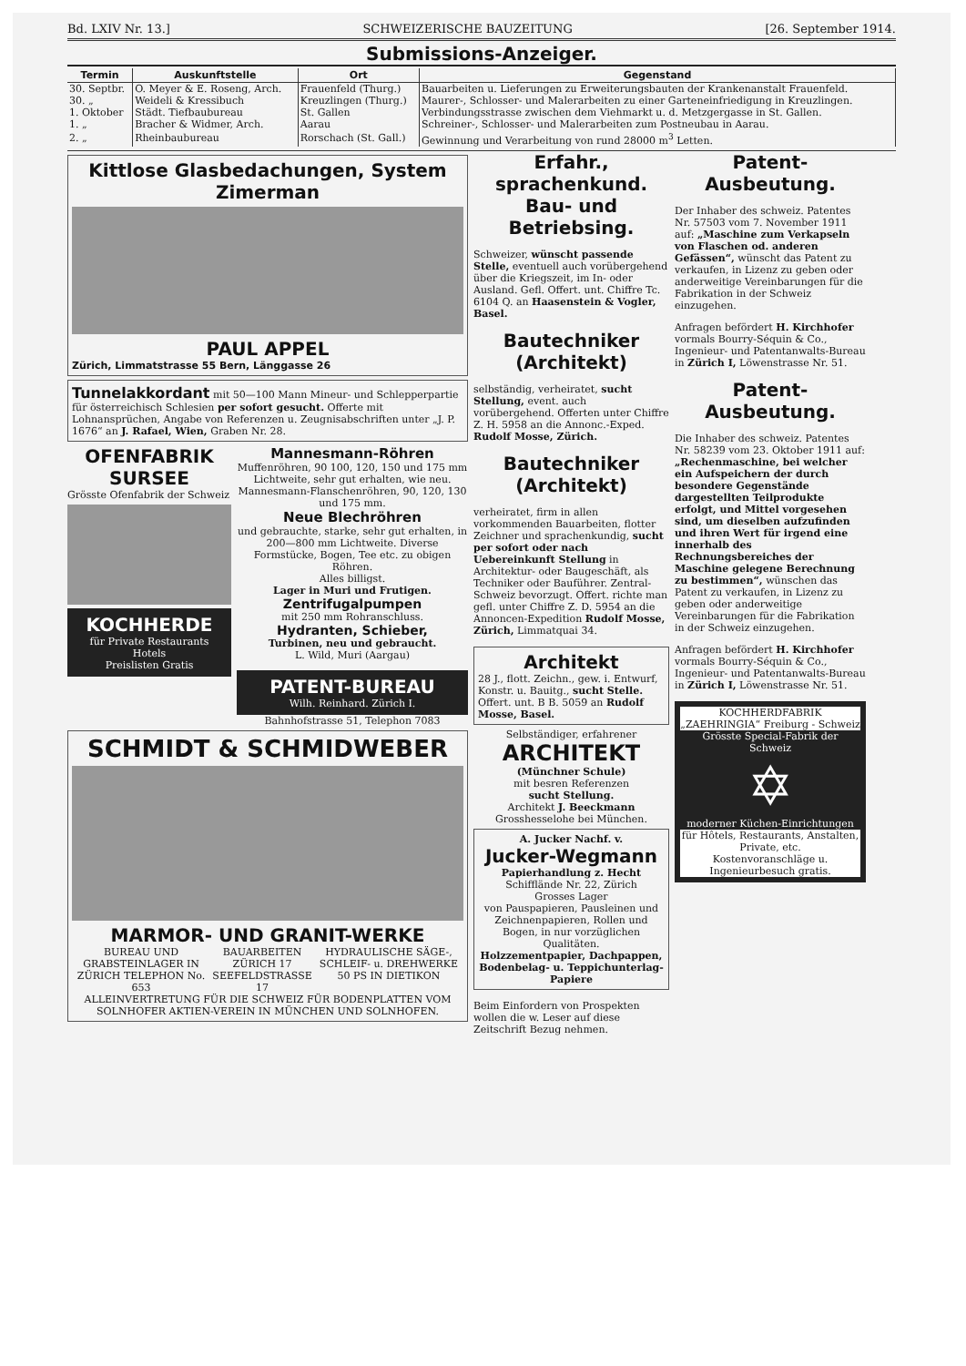Bd. LXIV Nr. 13.] SCHWEIZERISCHE BAUZEITUNG [26. September 1914.
Submissions-Anzeiger.
| Termin | Auskunftstelle | Ort | Gegenstand |
| --- | --- | --- | --- |
| 30. Septbr. | O. Meyer & E. Roseng, Arch. | Frauenfeld (Thurg.) | Bauarbeiten u. Lieferungen zu Erweiterungsbauten der Krankenanstalt Frauenfeld. |
| 30. „ | Weideli & Kressibuch | Kreuzlingen (Thurg.) | Maurer-, Schlosser- und Malerarbeiten zu einer Garteneinfriedigung in Kreuzlingen. |
| 1. Oktober | Städt. Tiefbaubureau | St. Gallen | Verbindungsstrasse zwischen dem Viehmarkt u. d. Metzgergasse in St. Gallen. |
| 1. „ | Bracher & Widmer, Arch. | Aarau | Schreiner-, Schlosser- und Malerarbeiten zum Postneubau in Aarau. |
| 2. „ | Rheinbaubureau | Rorschach (St. Gall.) | Gewinnung und Verarbeitung von rund 28000 m<sup>3</sup> Letten. |
Kittlose Glasbedachungen, System Zimerman
PAUL APPEL
Zürich, Limmatstrasse 55 Bern, Länggasse 26
Tunnelakkordant mit 50—100 Mann Mineur- und Schlepperpartie für österreichisch Schlesien per sofort gesucht. Offerte mit Lohnansprüchen, Angabe von Referenzen u. Zeugnisabschriften unter „J. P. 1676“ an J. Rafael, Wien, Graben Nr. 28.
OFENFABRIK SURSEE
Grösste Ofenfabrik der Schweiz
KOCHHERDE
für Private Restaurants Hotels
Preislisten Gratis
Mannesmann-Röhren
Muffenröhren, 90 100, 120, 150 und 175 mm Lichtweite, sehr gut erhalten, wie neu. Mannesmann-Flanschenröhren, 90, 120, 130 und 175 mm.
Neue Blechröhren
und gebrauchte, starke, sehr gut erhalten, in 200—800 mm Lichtweite. Diverse Formstücke, Bogen, Tee etc. zu obigen Röhren.
Alles billigst.
Lager in Muri und Frutigen.
Zentrifugalpumpen
mit 250 mm Rohranschluss.
Hydranten, Schieber,
Turbinen, neu und gebraucht.
L. Wild, Muri (Aargau)
PATENT-BUREAU
Wilh. Reinhard. Zürich I.
Bahnhofstrasse 51, Telephon 7083
SCHMIDT & SCHMIDWEBER
MARMOR- UND GRANIT-WERKE
BUREAU UND GRABSTEINLAGER IN ZÜRICH TELEPHON No. 653 BAUARBEITEN ZÜRICH 17 SEEFELDSTRASSE 17 HYDRAULISCHE SÄGE-, SCHLEIF- u. DREHWERKE 50 PS IN DIETIKON
ALLEINVERTRETUNG FÜR DIE SCHWEIZ FÜR BODENPLATTEN VOM SOLNHOFER AKTIEN-VEREIN IN MÜNCHEN UND SOLNHOFEN.
Erfahr., sprachenkund. Bau- und Betriebsing.
Schweizer, wünscht passende Stelle, eventuell auch vorübergehend über die Kriegszeit, im In- oder Ausland. Gefl. Offert. unt. Chiffre Tc. 6104 Q. an Haasenstein & Vogler, Basel.
Bautechniker (Architekt)
selbständig, verheiratet, sucht Stellung, event. auch vorübergehend. Offerten unter Chiffre Z. H. 5958 an die Annonc.-Exped. Rudolf Mosse, Zürich.
Bautechniker (Architekt)
verheiratet, firm in allen vorkommenden Bauarbeiten, flotter Zeichner und sprachenkundig, sucht per sofort oder nach Uebereinkunft Stellung in Architektur- oder Baugeschäft, als Techniker oder Bauführer. Zentral-Schweiz bevorzugt. Offert. richte man gefl. unter Chiffre Z. D. 5954 an die Annoncen-Expedition Rudolf Mosse, Zürich, Limmatquai 34.
Architekt
28 J., flott. Zeichn., gew. i. Entwurf, Konstr. u. Bauitg., sucht Stelle. Offert. unt. B B. 5059 an Rudolf Mosse, Basel.
Selbständiger, erfahrener
ARCHITEKT
(Münchner Schule)
mit besren Referenzen
sucht Stellung.
Architekt J. Beeckmann Grosshesselohe bei München.
A. Jucker Nachf. v.
Jucker-Wegmann
Papierhandlung z. Hecht
Schifflände Nr. 22, Zürich
Grosses Lager
von Pauspapieren, Pausleinen und Zeichnenpapieren, Rollen und Bogen, in nur vorzüglichen Qualitäten.
Holzzementpapier, Dachpappen, Bodenbelag- u. Teppichunterlag-Papiere
Beim Einfordern von Prospekten wollen die w. Leser auf diese Zeitschrift Bezug nehmen.
Patent-Ausbeutung.
Der Inhaber des schweiz. Patentes Nr. 57503 vom 7. November 1911 auf: „Maschine zum Verkapseln von Flaschen od. anderen Gefässen“, wünscht das Patent zu verkaufen, in Lizenz zu geben oder anderweitige Vereinbarungen für die Fabrikation in der Schweiz einzugehen.
Anfragen befördert H. Kirchhofer vormals Bourry-Séquin & Co., Ingenieur- und Patentanwalts-Bureau in Zürich I, Löwenstrasse Nr. 51.
Patent-Ausbeutung.
Die Inhaber des schweiz. Patentes Nr. 58239 vom 23. Oktober 1911 auf: „Rechenmaschine, bei welcher ein Aufspeichern der durch besondere Gegenstände dargestellten Teilprodukte erfolgt, und Mittel vorgesehen sind, um dieselben aufzufinden und ihren Wert für irgend eine innerhalb des Rechnungsbereiches der Maschine gelegene Berechnung zu bestimmen“, wünschen das Patent zu verkaufen, in Lizenz zu geben oder anderweitige Vereinbarungen für die Fabrikation in der Schweiz einzugehen.
Anfragen befördert H. Kirchhofer vormals Bourry-Séquin & Co., Ingenieur- und Patentanwalts-Bureau in Zürich I, Löwenstrasse Nr. 51.
KOCHHERDFABRIK „ZAEHRINGIA“ Freiburg - Schweiz
Grösste Special-Fabrik der Schweiz
✡
moderner Küchen-Einrichtungen
für Hôtels, Restaurants, Anstalten, Private, etc.
Kostenvoranschläge u. Ingenieurbesuch gratis.